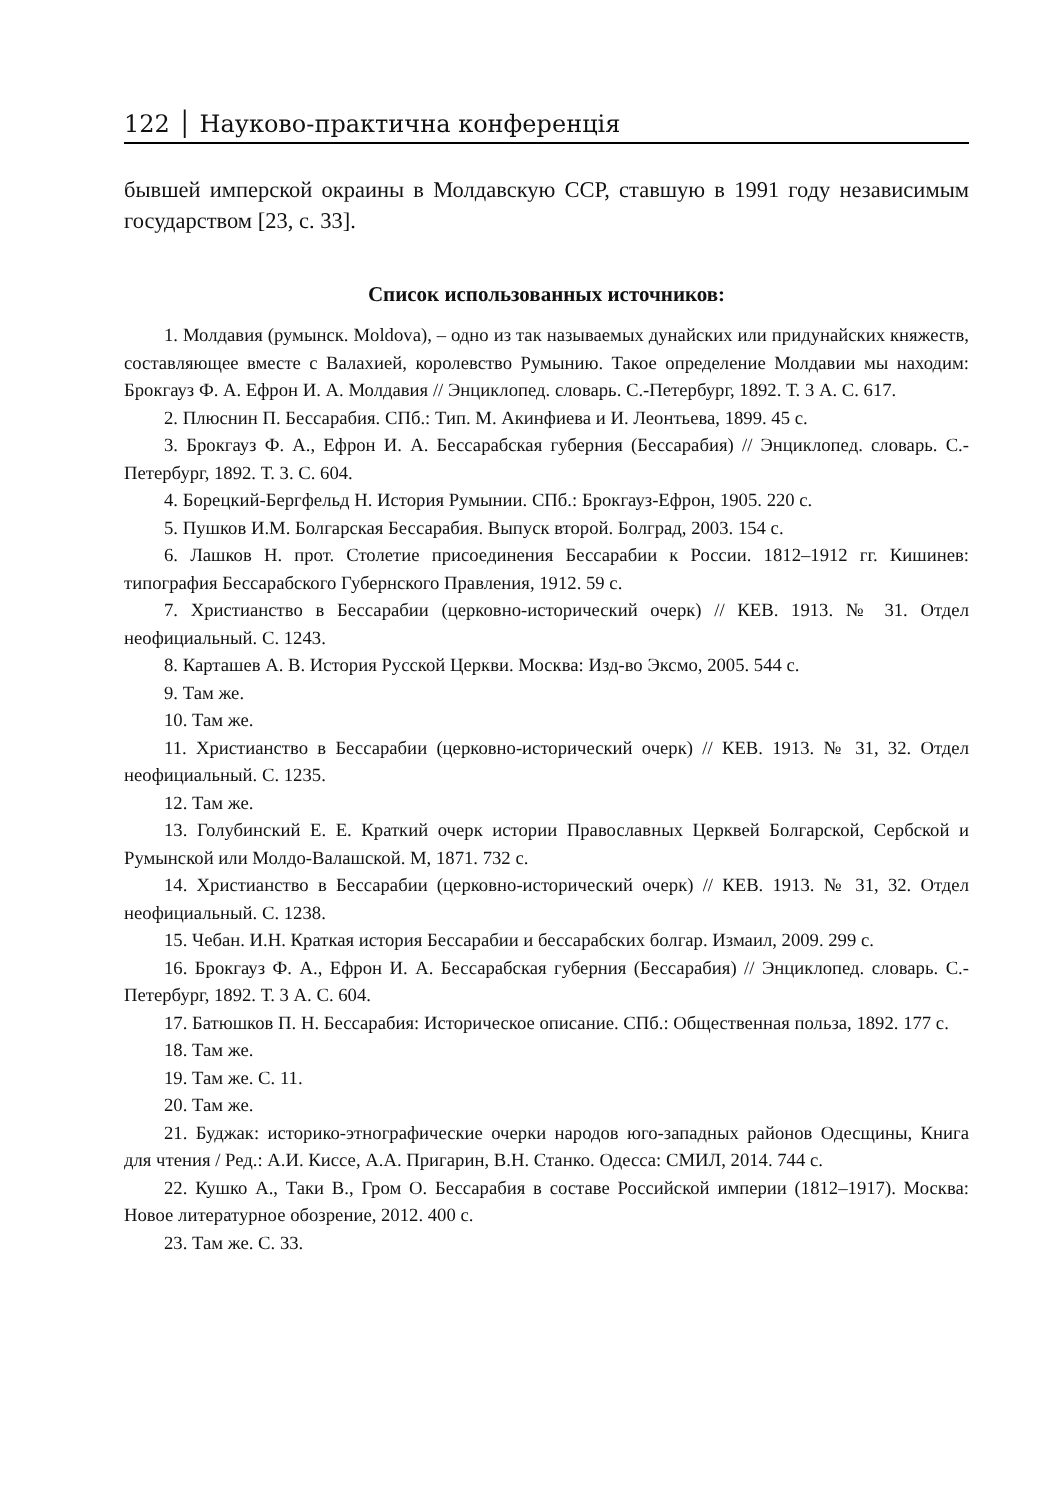122 │ Науково-практична конференція
бывшей имперской окраины в Молдавскую ССР, ставшую в 1991 году независимым государством [23, с. 33].
Список использованных источников:
1. Молдавия (румынск. Moldova), – одно из так называемых дунайских или придунайских княжеств, составляющее вместе с Валахией, королевство Румынию. Такое определение Молдавии мы находим: Брокгауз Ф. А. Ефрон И. А. Молдавия // Энциклопед. словарь. С.-Петербург, 1892. Т. 3 А. С. 617.
2. Плюснин П. Бессарабия. СПб.: Тип. М. Акинфиева и И. Леонтьева, 1899. 45 с.
3. Брокгауз Ф. А., Ефрон И. А. Бессарабская губерния (Бессарабия) // Энциклопед. словарь. С.-Петербург, 1892. Т. 3. С. 604.
4. Борецкий-Бергфельд Н. История Румынии. СПб.: Брокгауз-Ефрон, 1905. 220 с.
5. Пушков И.М. Болгарская Бессарабия. Выпуск второй. Болград, 2003. 154 с.
6. Лашков Н. прот. Столетие присоединения Бессарабии к России. 1812–1912 гг. Кишинев: типография Бессарабского Губернского Правления, 1912. 59 с.
7. Христианство в Бессарабии (церковно-исторический очерк) // КЕВ. 1913. № 31. Отдел неофициальный. С. 1243.
8. Карташев А. В. История Русской Церкви. Москва: Изд-во Эксмо, 2005. 544 с.
9. Там же.
10. Там же.
11. Христианство в Бессарабии (церковно-исторический очерк) // КЕВ. 1913. № 31, 32. Отдел неофициальный. С. 1235.
12. Там же.
13. Голубинский Е. Е. Краткий очерк истории Православных Церквей Болгарской, Сербской и Румынской или Молдо-Валашской. М, 1871. 732 с.
14. Христианство в Бессарабии (церковно-исторический очерк) // КЕВ. 1913. № 31, 32. Отдел неофициальный. С. 1238.
15. Чебан. И.Н. Краткая история Бессарабии и бессарабских болгар. Измаил, 2009. 299 с.
16. Брокгауз Ф. А., Ефрон И. А. Бессарабская губерния (Бессарабия) // Энциклопед. словарь. С.-Петербург, 1892. Т. 3 А. С. 604.
17. Батюшков П. Н. Бессарабия: Историческое описание. СПб.: Общественная польза, 1892. 177 с.
18. Там же.
19. Там же. С. 11.
20. Там же.
21. Буджак: историко-этнографические очерки народов юго-западных районов Одесщины, Книга для чтения / Ред.: А.И. Киссе, А.А. Пригарин, В.Н. Станко. Одесса: СМИЛ, 2014. 744 с.
22. Кушко А., Таки В., Гром О. Бессарабия в составе Российской империи (1812–1917). Москва: Новое литературное обозрение, 2012. 400 с.
23. Там же. С. 33.